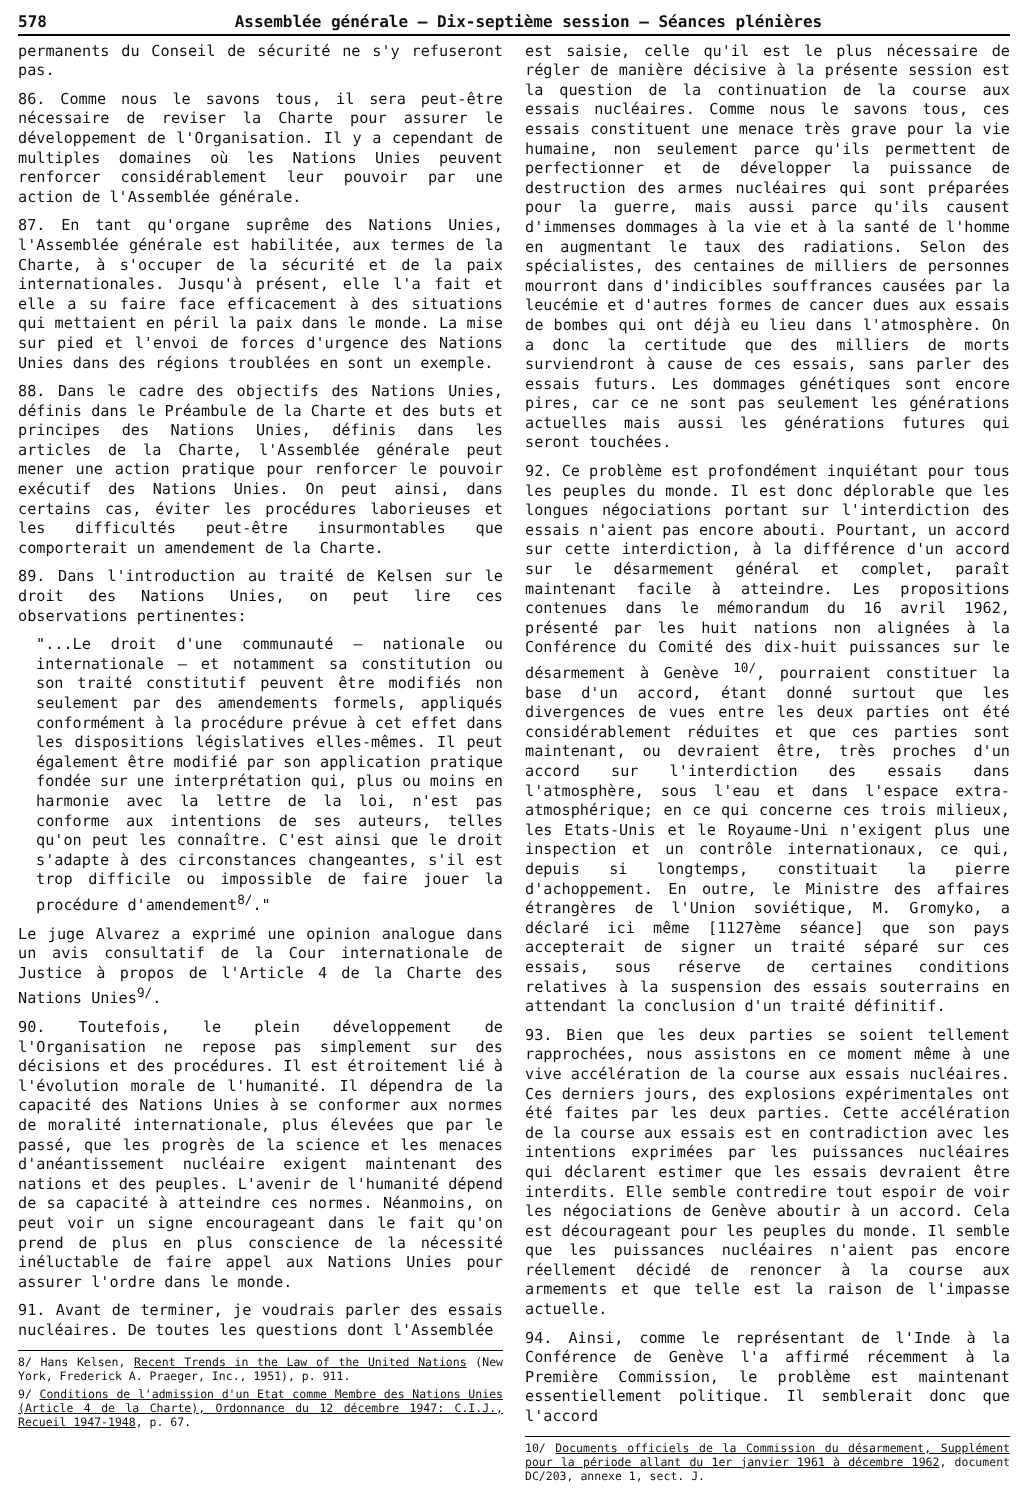578 Assemblée générale — Dix-septième session — Séances plénières
permanents du Conseil de sécurité ne s'y refuseront pas.
86. Comme nous le savons tous, il sera peut-être nécessaire de reviser la Charte pour assurer le développement de l'Organisation. Il y a cependant de multiples domaines où les Nations Unies peuvent renforcer considérablement leur pouvoir par une action de l'Assemblée générale.
87. En tant qu'organe suprême des Nations Unies, l'Assemblée générale est habilitée, aux termes de la Charte, à s'occuper de la sécurité et de la paix internationales. Jusqu'à présent, elle l'a fait et elle a su faire face efficacement à des situations qui mettaient en péril la paix dans le monde. La mise sur pied et l'envoi de forces d'urgence des Nations Unies dans des régions troublées en sont un exemple.
88. Dans le cadre des objectifs des Nations Unies, définis dans le Préambule de la Charte et des buts et principes des Nations Unies, définis dans les articles de la Charte, l'Assemblée générale peut mener une action pratique pour renforcer le pouvoir exécutif des Nations Unies. On peut ainsi, dans certains cas, éviter les procédures laborieuses et les difficultés peut-être insurmontables que comporterait un amendement de la Charte.
89. Dans l'introduction au traité de Kelsen sur le droit des Nations Unies, on peut lire ces observations pertinentes:
"...Le droit d'une communauté — nationale ou internationale — et notamment sa constitution ou son traité constitutif peuvent être modifiés non seulement par des amendements formels, appliqués conformément à la procédure prévue à cet effet dans les dispositions législatives elles-mêmes. Il peut également être modifié par son application pratique fondée sur une interprétation qui, plus ou moins en harmonie avec la lettre de la loi, n'est pas conforme aux intentions de ses auteurs, telles qu'on peut les connaître. C'est ainsi que le droit s'adapte à des circonstances changeantes, s'il est trop difficile ou impossible de faire jouer la procédure d'amendement<sup>8/</sup>."
Le juge Alvarez a exprimé une opinion analogue dans un avis consultatif de la Cour internationale de Justice à propos de l'Article 4 de la Charte des Nations Unies<sup>9/</sup>.
90. Toutefois, le plein développement de l'Organisation ne repose pas simplement sur des décisions et des procédures. Il est étroitement lié à l'évolution morale de l'humanité. Il dépendra de la capacité des Nations Unies à se conformer aux normes de moralité internationale, plus élevées que par le passé, que les progrès de la science et les menaces d'anéantissement nucléaire exigent maintenant des nations et des peuples. L'avenir de l'humanité dépend de sa capacité à atteindre ces normes. Néanmoins, on peut voir un signe encourageant dans le fait qu'on prend de plus en plus conscience de la nécessité inéluctable de faire appel aux Nations Unies pour assurer l'ordre dans le monde.
91. Avant de terminer, je voudrais parler des essais nucléaires. De toutes les questions dont l'Assemblée
8/ Hans Kelsen, Recent Trends in the Law of the United Nations (New York, Frederick A. Praeger, Inc., 1951), p. 911.
9/ Conditions de l'admission d'un Etat comme Membre des Nations Unies (Article 4 de la Charte), Ordonnance du 12 décembre 1947: C.I.J., Recueil 1947-1948, p. 67.
est saisie, celle qu'il est le plus nécessaire de régler de manière décisive à la présente session est la question de la continuation de la course aux essais nucléaires. Comme nous le savons tous, ces essais constituent une menace très grave pour la vie humaine, non seulement parce qu'ils permettent de perfectionner et de développer la puissance de destruction des armes nucléaires qui sont préparées pour la guerre, mais aussi parce qu'ils causent d'immenses dommages à la vie et à la santé de l'homme en augmentant le taux des radiations. Selon des spécialistes, des centaines de milliers de personnes mourront dans d'indicibles souffrances causées par la leucémie et d'autres formes de cancer dues aux essais de bombes qui ont déjà eu lieu dans l'atmosphère. On a donc la certitude que des milliers de morts surviendront à cause de ces essais, sans parler des essais futurs. Les dommages génétiques sont encore pires, car ce ne sont pas seulement les générations actuelles mais aussi les générations futures qui seront touchées.
92. Ce problème est profondément inquiétant pour tous les peuples du monde. Il est donc déplorable que les longues négociations portant sur l'interdiction des essais n'aient pas encore abouti. Pourtant, un accord sur cette interdiction, à la différence d'un accord sur le désarmement général et complet, paraît maintenant facile à atteindre. Les propositions contenues dans le mémorandum du 16 avril 1962, présenté par les huit nations non alignées à la Conférence du Comité des dix-huit puissances sur le désarmement à Genève <sup>10/</sup>, pourraient constituer la base d'un accord, étant donné surtout que les divergences de vues entre les deux parties ont été considérablement réduites et que ces parties sont maintenant, ou devraient être, très proches d'un accord sur l'interdiction des essais dans l'atmosphère, sous l'eau et dans l'espace extra-atmosphérique; en ce qui concerne ces trois milieux, les Etats-Unis et le Royaume-Uni n'exigent plus une inspection et un contrôle internationaux, ce qui, depuis si longtemps, constituait la pierre d'achoppement. En outre, le Ministre des affaires étrangères de l'Union soviétique, M. Gromyko, a déclaré ici même [1127ème séance] que son pays accepterait de signer un traité séparé sur ces essais, sous réserve de certaines conditions relatives à la suspension des essais souterrains en attendant la conclusion d'un traité définitif.
93. Bien que les deux parties se soient tellement rapprochées, nous assistons en ce moment même à une vive accélération de la course aux essais nucléaires. Ces derniers jours, des explosions expérimentales ont été faites par les deux parties. Cette accélération de la course aux essais est en contradiction avec les intentions exprimées par les puissances nucléaires qui déclarent estimer que les essais devraient être interdits. Elle semble contredire tout espoir de voir les négociations de Genève aboutir à un accord. Cela est décourageant pour les peuples du monde. Il semble que les puissances nucléaires n'aient pas encore réellement décidé de renoncer à la course aux armements et que telle est la raison de l'impasse actuelle.
94. Ainsi, comme le représentant de l'Inde à la Conférence de Genève l'a affirmé récemment à la Première Commission, le problème est maintenant essentiellement politique. Il semblerait donc que l'accord
10/ Documents officiels de la Commission du désarmement, Supplément pour la période allant du 1er janvier 1961 à décembre 1962, document DC/203, annexe 1, sect. J.